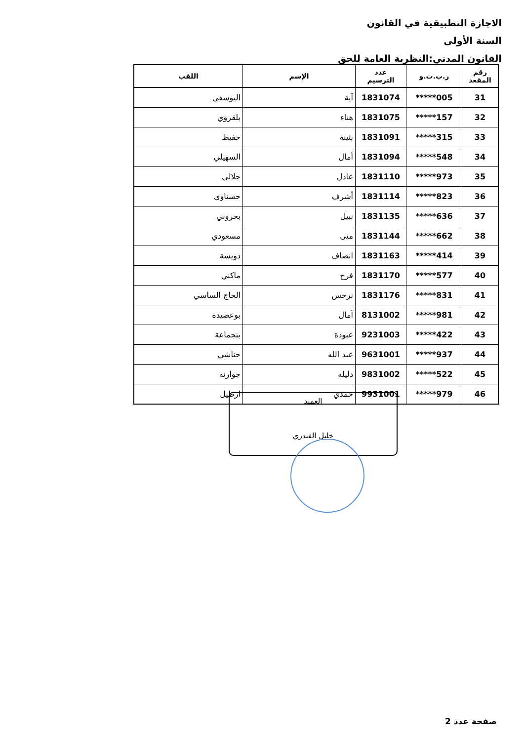الاجازة التطبيقية في القانون
السنة الأولى
القانون المدني:النظرية العامة للحق
| رقم المقعد | ر.ب.ت.و | عدد الترسيم | الإسم | اللقب |
| --- | --- | --- | --- | --- |
| 31 | *****005 | 1831074 | آية | اليوسفي |
| 32 | *****157 | 1831075 | هناء | بلقروي |
| 33 | *****315 | 1831091 | بثينة | حفيظ |
| 34 | *****548 | 1831094 | أمال | السهيلي |
| 35 | *****973 | 1831110 | عادل | جلالي |
| 36 | *****823 | 1831114 | أشرف | حسناوي |
| 37 | *****636 | 1831135 | نبيل | بحروني |
| 38 | *****662 | 1831144 | منى | مسعودي |
| 39 | *****414 | 1831163 | انصاف | دويسة |
| 40 | *****577 | 1831170 | فرح | ماكني |
| 41 | *****831 | 1831176 | نرجس | الحاج الساسي |
| 42 | *****981 | 8131002 | آمال | بوعصيدة |
| 43 | *****422 | 9231003 | عبودة | بنجماعة |
| 44 | *****937 | 9631001 | عبد الله | حناشي |
| 45 | *****522 | 9831002 | دليله | جوارنه |
| 46 | *****979 | 9931001 | حمدي | ارطيل |
العميد
خليل الفندري
صفحة عدد 2